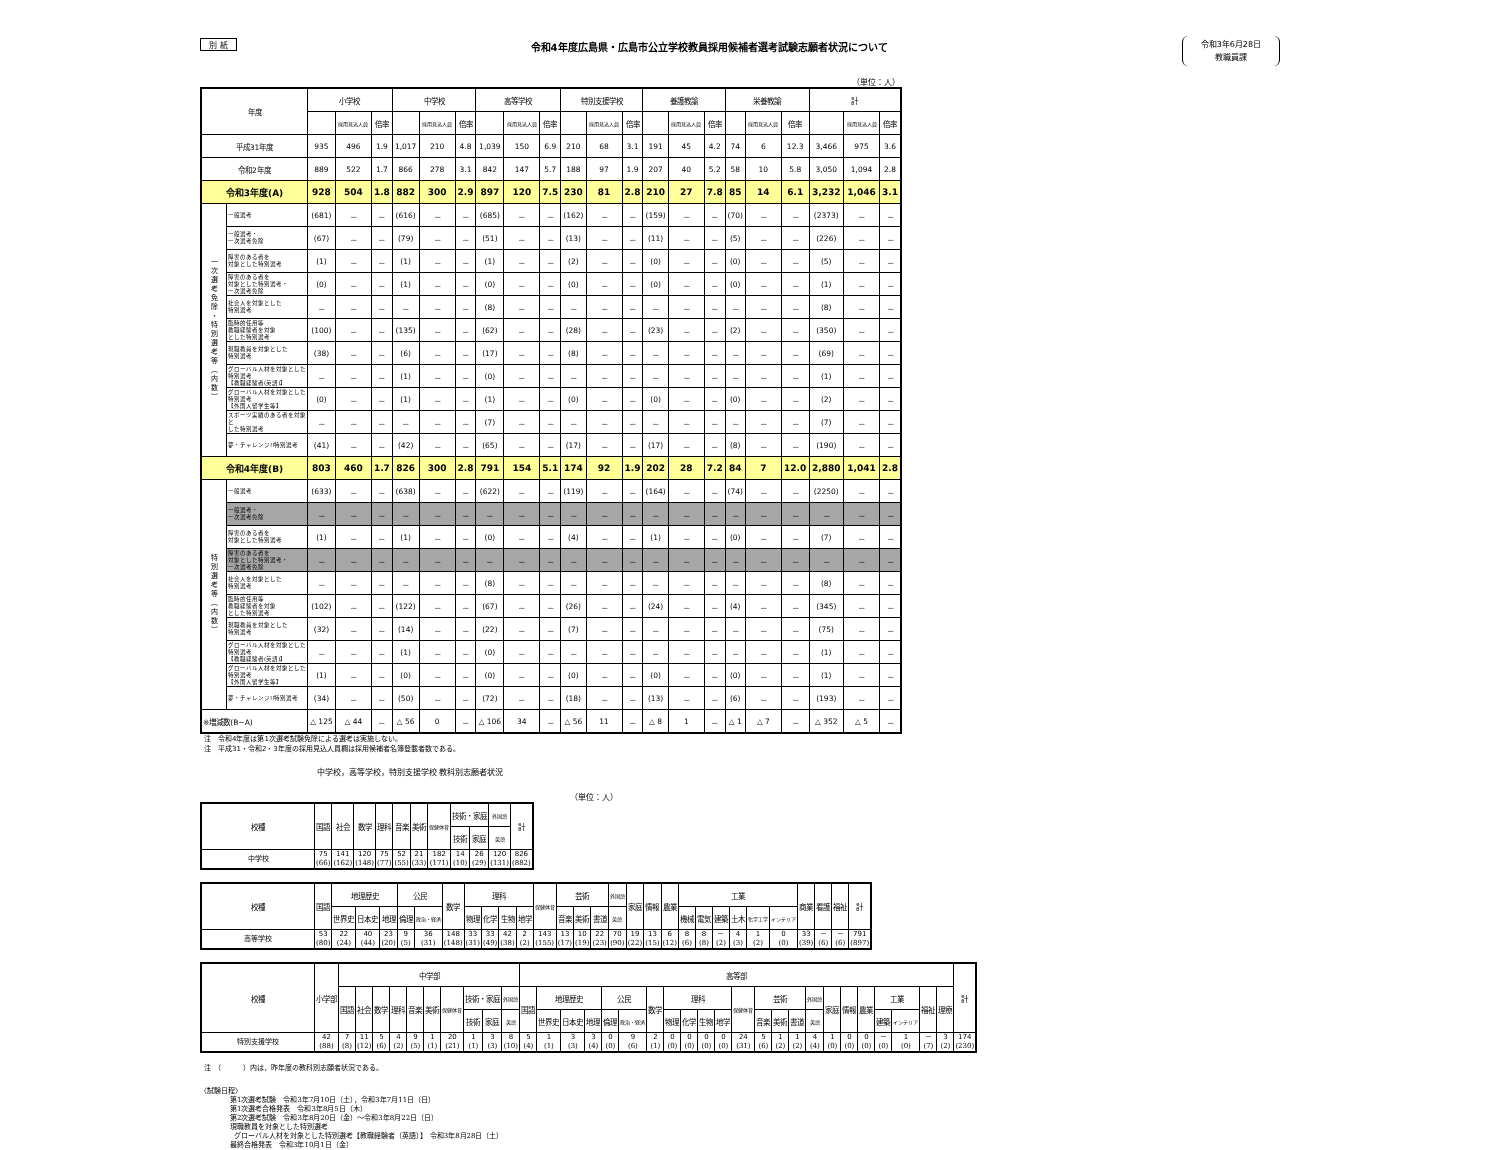別 紙
令和4年度広島県・広島市公立学校教員採用候補者選考試験志願者状況について
令和3年6月28日
教職員課
（単位：人）
| 年度 | | 小学校 | | | 中学校 | | | 高等学校 | | | 特別支援学校 | | | 養護教諭 | | | 栄養教諭 | | | 計 | | |
| --- | --- | --- | --- | --- | --- | --- | --- | --- | --- | --- | --- | --- | --- | --- | --- | --- | --- | --- | --- | --- | --- | --- |
| | | | 採用見込人員 | 倍率 | | 採用見込人員 | 倍率 | | 採用見込人員 | 倍率 | | 採用見込人員 | 倍率 | | 採用見込人員 | 倍率 | | 採用見込人員 | 倍率 | | 採用見込人員 | 倍率 |
| 平成31年度 | | 935 | 496 | 1.9 | 1,017 | 210 | 4.8 | 1,039 | 150 | 6.9 | 210 | 68 | 3.1 | 191 | 45 | 4.2 | 74 | 6 | 12.3 | 3,466 | 975 | 3.6 |
| 令和2年度 | | 889 | 522 | 1.7 | 866 | 278 | 3.1 | 842 | 147 | 5.7 | 188 | 97 | 1.9 | 207 | 40 | 5.2 | 58 | 10 | 5.8 | 3,050 | 1,094 | 2.8 |
| 令和3年度(A) | | 928 | 504 | 1.8 | 882 | 300 | 2.9 | 897 | 120 | 7.5 | 230 | 81 | 2.8 | 210 | 27 | 7.8 | 85 | 14 | 6.1 | 3,232 | 1,046 | 3.1 |
| 一 次 選 考 免 除 ・ 特 別 選 考 等 ︵ 内 数 ︶ | 一般選考 | (681) | － | － | (616) | － | － | (685) | － | － | (162) | － | － | (159) | － | － | (70) | － | － | (2373) | － | － |
| | 一般選考・ 一次選考免除 | (67) | － | － | (79) | － | － | (51) | － | － | (13) | － | － | (11) | － | － | (5) | － | － | (226) | － | － |
| | 障害のある者を 対象とした特別選考 | (1) | － | － | (1) | － | － | (1) | － | － | (2) | － | － | (0) | － | － | (0) | － | － | (5) | － | － |
| | 障害のある者を 対象とした特別選考・ 一次選考免除 | (0) | － | － | (1) | － | － | (0) | － | － | (0) | － | － | (0) | － | － | (0) | － | － | (1) | － | － |
| | 社会人を対象とした 特別選考 | － | － | － | － | － | － | (8) | － | － | － | － | － | － | － | － | － | － | － | (8) | － | － |
| | 臨時的任用等 教職経験者を対象 とした特別選考 | (100) | － | － | (135) | － | － | (62) | － | － | (28) | － | － | (23) | － | － | (2) | － | － | (350) | － | － |
| | 現職教員を対象とした 特別選考 | (38) | － | － | (6) | － | － | (17) | － | － | (8) | － | － | － | － | － | － | － | － | (69) | － | － |
| | グローバル人材を対象とした 特別選考 【教職経験者(英語)】 | － | － | － | (1) | － | － | (0) | － | － | － | － | － | － | － | － | － | － | － | (1) | － | － |
| | グローバル人材を対象とした 特別選考 【外国人留学生等】 | (0) | － | － | (1) | － | － | (1) | － | － | (0) | － | － | (0) | － | － | (0) | － | － | (2) | － | － |
| | スポーツ実績のある者を対象と した特別選考 | － | － | － | － | － | － | (7) | － | － | － | － | － | － | － | － | － | － | － | (7) | － | － |
| | 夢・チャレンジ!!特別選考 | (41) | － | － | (42) | － | － | (65) | － | － | (17) | － | － | (17) | － | － | (8) | － | － | (190) | － | － |
| 令和4年度(B) | | 803 | 460 | 1.7 | 826 | 300 | 2.8 | 791 | 154 | 5.1 | 174 | 92 | 1.9 | 202 | 28 | 7.2 | 84 | 7 | 12.0 | 2,880 | 1,041 | 2.8 |
| 特 別 選 考 等 ︵ 内 数 ︶ | 一般選考 | (633) | － | － | (638) | － | － | (622) | － | － | (119) | － | － | (164) | － | － | (74) | － | － | (2250) | － | － |
| | 一般選考・ 一次選考免除 | － | － | － | － | － | － | － | － | － | － | － | － | － | － | － | － | － | － | － | － | － |
| | 障害のある者を 対象とした特別選考 | (1) | － | － | (1) | － | － | (0) | － | － | (4) | － | － | (1) | － | － | (0) | － | － | (7) | － | － |
| | 障害のある者を 対象とした特別選考・ 一次選考免除 | － | － | － | － | － | － | － | － | － | － | － | － | － | － | － | － | － | － | － | － | － |
| | 社会人を対象とした 特別選考 | － | － | － | － | － | － | (8) | － | － | － | － | － | － | － | － | － | － | － | (8) | － | － |
| | 臨時的任用等 教職経験者を対象 とした特別選考 | (102) | － | － | (122) | － | － | (67) | － | － | (26) | － | － | (24) | － | － | (4) | － | － | (345) | － | － |
| | 現職教員を対象とした 特別選考 | (32) | － | － | (14) | － | － | (22) | － | － | (7) | － | － | － | － | － | － | － | － | (75) | － | － |
| | グローバル人材を対象とした 特別選考 【教職経験者(英語)】 | － | － | － | (1) | － | － | (0) | － | － | － | － | － | － | － | － | － | － | － | (1) | － | － |
| | グローバル人材を対象とした 特別選考 【外国人留学生等】 | (1) | － | － | (0) | － | － | (0) | － | － | (0) | － | － | (0) | － | － | (0) | － | － | (1) | － | － |
| | 夢・チャレンジ!!特別選考 | (34) | － | － | (50) | － | － | (72) | － | － | (18) | － | － | (13) | － | － | (6) | － | － | (193) | － | － |
| ※増減数(B−A) | | △ 125 | △ 44 | － | △ 56 | 0 | － | △ 106 | 34 | － | △ 56 | 11 | － | △ 8 | 1 | － | △ 1 | △ 7 | － | △ 352 | △ 5 | － |
注　令和4年度は第1次選考試験免除による選考は実施しない。
注　平成31・令和2・3年度の採用見込人員欄は採用候補者名簿登載者数である。
中学校，高等学校，特別支援学校 教科別志願者状況
（単位：人）
| 校種 | 国語 | 社会 | 数学 | 理科 | 音楽 | 美術 | 保健体育 | 技術・家庭 | | 外国語 | 計 |
| --- | --- | --- | --- | --- | --- | --- | --- | --- | --- | --- | --- |
| | | | | | | | | 技術 | 家庭 | 英語 | |
| 中学校 | 75 (66) | 141 (162) | 120 (148) | 75 (77) | 52 (55) | 21 (33) | 182 (171) | 14 (10) | 26 (29) | 120 (131) | 826 (882) |
| 校種 | 国語 | 地理歴史 | | | 公民 | | 数学 | 理科 | | | | 保健体育 | 芸術 | | | 外国語 | 家庭 | 情報 | 農業 | 工業 | | | | | | 商業 | 看護 | 福祉 | 計 |
| --- | --- | --- | --- | --- | --- | --- | --- | --- | --- | --- | --- | --- | --- | --- | --- | --- | --- | --- | --- | --- | --- | --- | --- | --- | --- | --- | --- | --- | --- |
| | | 世界史 | 日本史 | 地理 | 倫理 | 政治・経済 | | 物理 | 化学 | 生物 | 地学 | | 音楽 | 美術 | 書道 | 英語 | | | | 機械 | 電気 | 建築 | 土木 | 化学工学 | インテリア | | | | |
| 高等学校 | 53 (80) | 22 (24) | 40 (44) | 23 (20) | 9 (5) | 36 (31) | 148 (148) | 33 (31) | 33 (49) | 42 (38) | 2 (2) | 143 (155) | 13 (17) | 10 (19) | 22 (23) | 70 (90) | 19 (22) | 13 (15) | 6 (12) | 8 (6) | 8 (8) | － (2) | 4 (3) | 1 (2) | 0 (0) | 33 (39) | － (6) | － (6) | 791 (897) |
| 校種 | 小学部 | 中学部 | | | | | | | | | | 高等部 | | | | | | | | | | | | | | | | | | | | | | | 計 |
| --- | --- | --- | --- | --- | --- | --- | --- | --- | --- | --- | --- | --- | --- | --- | --- | --- | --- | --- | --- | --- | --- | --- | --- | --- | --- | --- | --- | --- | --- | --- | --- | --- | --- | --- | --- |
| | | 国語 | 社会 | 数学 | 理科 | 音楽 | 美術 | 保健体育 | 技術・家庭 | | 外国語 | 国語 | 地理歴史 | | | 公民 | | 数学 | 理科 | | | | 保健体育 | 芸術 | | | 外国語 | 家庭 | 情報 | 農業 | 工業 | | 福祉 | 理療 | |
| | | | | | | | | | 技術 | 家庭 | 英語 | | 世界史 | 日本史 | 地理 | 倫理 | 政治・経済 | | 物理 | 化学 | 生物 | 地学 | | 音楽 | 美術 | 書道 | 英語 | | | | 建築 | インテリア | | | |
| 特別支援学校 | 42 (88) | 7 (8) | 11 (12) | 5 (6) | 4 (2) | 9 (5) | 1 (1) | 20 (21) | 1 (1) | 3 (3) | 8 (10) | 5 (4) | 1 (1) | 3 (3) | 3 (4) | 0 (0) | 9 (6) | 2 (1) | 0 (0) | 0 (0) | 0 (0) | 0 (0) | 24 (31) | 5 (6) | 1 (2) | 1 (2) | 4 (4) | 1 (0) | 0 (0) | 0 (0) | － (0) | 1 (0) | － (7) | 3 (2) | 174 (230) |
注　（　　　）内は，昨年度の教科別志願者状況である。
〈試験日程〉
第1次選考試験　令和3年7月10日（土），令和3年7月11日（日）
第1次選考合格発表　令和3年8月5日（木）
第2次選考試験　令和3年8月20日（金）～令和3年8月22日（日）
現職教員を対象とした特別選考
グローバル人材を対象とした特別選考【教職経験者（英語）】 令和3年8月28日（土）
最終合格発表　令和3年10月1日（金）